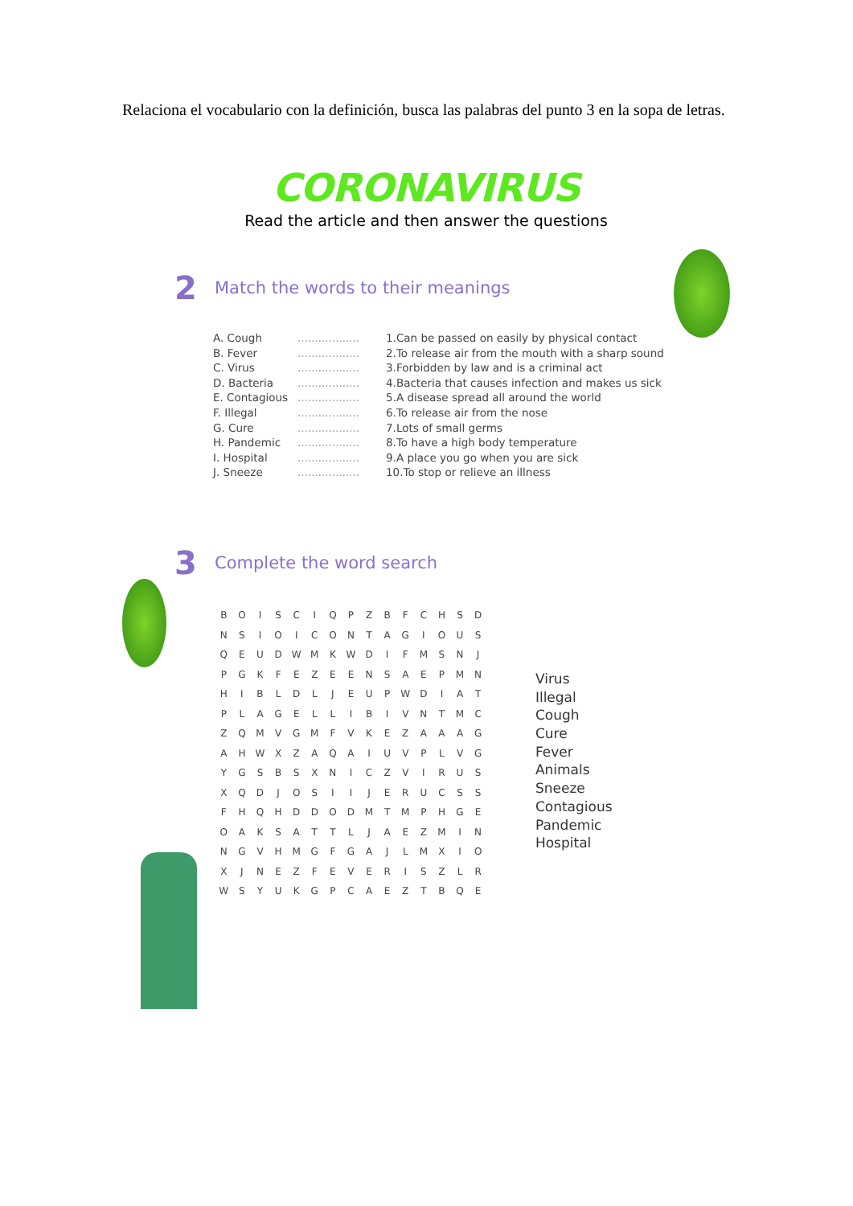Relaciona el vocabulario con la definición, busca las palabras del punto 3 en la sopa de letras.
CORONAVIRUS
Read the article and then answer the questions
2
Match the words to their meanings
A. Cough
B. Fever
C. Virus
D. Bacteria
E. Contagious
F. Illegal
G. Cure
H. Pandemic
I. Hospital
J. Sneeze
..................
..................
..................
..................
..................
..................
..................
..................
..................
..................
1.Can be passed on easily by physical contact
2.To release air from the mouth with a sharp sound
3.Forbidden by law and is a criminal act
4.Bacteria that causes infection and makes us sick
5.A disease spread all around the world
6.To release air from the nose
7.Lots of small germs
8.To have a high body temperature
9.A place you go when you are sick
10.To stop or relieve an illness
3
Complete the word search
| B | O | I | S | C | I | Q | P | Z | B | F | C | H | S | D |
| N | S | I | O | I | C | O | N | T | A | G | I | O | U | S |
| Q | E | U | D | W | M | K | W | D | I | F | M | S | N | J |
| P | G | K | F | E | Z | E | E | N | S | A | E | P | M | N |
| H | I | B | L | D | L | J | E | U | P | W | D | I | A | T |
| P | L | A | G | E | L | L | I | B | I | V | N | T | M | C |
| Z | Q | M | V | G | M | F | V | K | E | Z | A | A | A | G |
| A | H | W | X | Z | A | Q | A | I | U | V | P | L | V | G |
| Y | G | S | B | S | X | N | I | C | Z | V | I | R | U | S |
| X | Q | D | J | O | S | I | I | J | E | R | U | C | S | S |
| F | H | Q | H | D | D | O | D | M | T | M | P | H | G | E |
| O | A | K | S | A | T | T | L | J | A | E | Z | M | I | N |
| N | G | V | H | M | G | F | G | A | J | L | M | X | I | O |
| X | J | N | E | Z | F | E | V | E | R | I | S | Z | L | R |
| W | S | Y | U | K | G | P | C | A | E | Z | T | B | Q | E |
Virus
Illegal
Cough
Cure
Fever
Animals
Sneeze
Contagious
Pandemic
Hospital